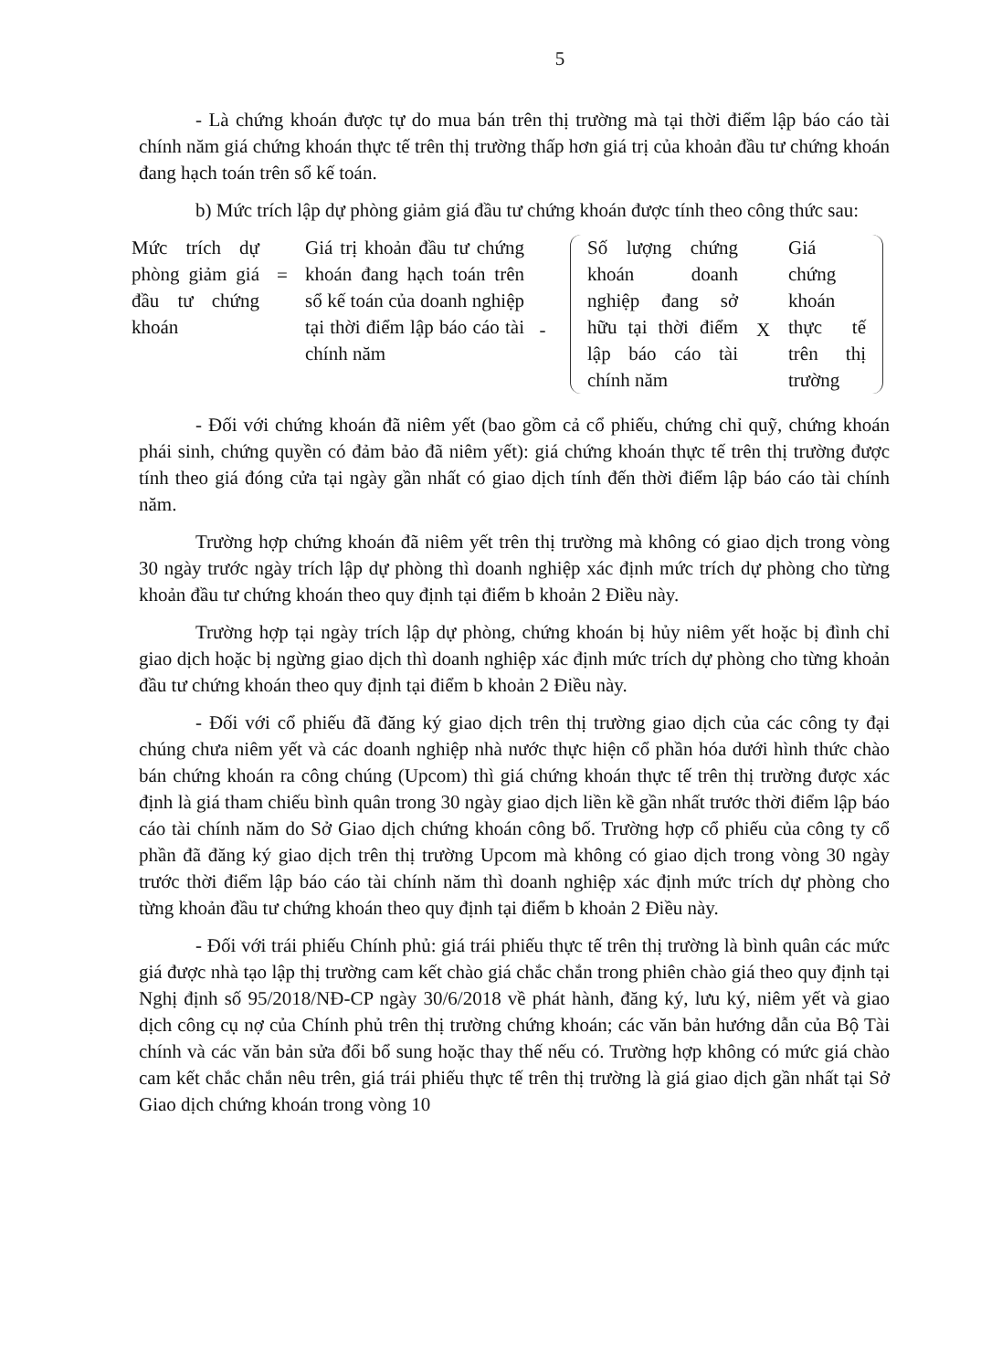5
- Là chứng khoán được tự do mua bán trên thị trường mà tại thời điểm lập báo cáo tài chính năm giá chứng khoán thực tế trên thị trường thấp hơn giá trị của khoản đầu tư chứng khoán đang hạch toán trên sổ kế toán.
b) Mức trích lập dự phòng giảm giá đầu tư chứng khoán được tính theo công thức sau:
Mức trích dự phòng giảm giá đầu tư chứng khoán
=
Giá trị khoản đầu tư chứng khoán đang hạch toán trên sổ kế toán của doanh nghiệp tại thời điểm lập báo cáo tài chính năm
-
Số lượng chứng khoán doanh nghiệp đang sở hữu tại thời điểm lập báo cáo tài chính năm
X
Giá chứng khoán thực tế trên thị trường
- Đối với chứng khoán đã niêm yết (bao gồm cả cổ phiếu, chứng chỉ quỹ, chứng khoán phái sinh, chứng quyền có đảm bảo đã niêm yết): giá chứng khoán thực tế trên thị trường được tính theo giá đóng cửa tại ngày gần nhất có giao dịch tính đến thời điểm lập báo cáo tài chính năm.
Trường hợp chứng khoán đã niêm yết trên thị trường mà không có giao dịch trong vòng 30 ngày trước ngày trích lập dự phòng thì doanh nghiệp xác định mức trích dự phòng cho từng khoản đầu tư chứng khoán theo quy định tại điểm b khoản 2 Điều này.
Trường hợp tại ngày trích lập dự phòng, chứng khoán bị hủy niêm yết hoặc bị đình chỉ giao dịch hoặc bị ngừng giao dịch thì doanh nghiệp xác định mức trích dự phòng cho từng khoản đầu tư chứng khoán theo quy định tại điểm b khoản 2 Điều này.
- Đối với cổ phiếu đã đăng ký giao dịch trên thị trường giao dịch của các công ty đại chúng chưa niêm yết và các doanh nghiệp nhà nước thực hiện cổ phần hóa dưới hình thức chào bán chứng khoán ra công chúng (Upcom) thì giá chứng khoán thực tế trên thị trường được xác định là giá tham chiếu bình quân trong 30 ngày giao dịch liền kề gần nhất trước thời điểm lập báo cáo tài chính năm do Sở Giao dịch chứng khoán công bố. Trường hợp cổ phiếu của công ty cổ phần đã đăng ký giao dịch trên thị trường Upcom mà không có giao dịch trong vòng 30 ngày trước thời điểm lập báo cáo tài chính năm thì doanh nghiệp xác định mức trích dự phòng cho từng khoản đầu tư chứng khoán theo quy định tại điểm b khoản 2 Điều này.
- Đối với trái phiếu Chính phủ: giá trái phiếu thực tế trên thị trường là bình quân các mức giá được nhà tạo lập thị trường cam kết chào giá chắc chắn trong phiên chào giá theo quy định tại Nghị định số 95/2018/NĐ-CP ngày 30/6/2018 về phát hành, đăng ký, lưu ký, niêm yết và giao dịch công cụ nợ của Chính phủ trên thị trường chứng khoán; các văn bản hướng dẫn của Bộ Tài chính và các văn bản sửa đổi bổ sung hoặc thay thế nếu có. Trường hợp không có mức giá chào cam kết chắc chắn nêu trên, giá trái phiếu thực tế trên thị trường là giá giao dịch gần nhất tại Sở Giao dịch chứng khoán trong vòng 10